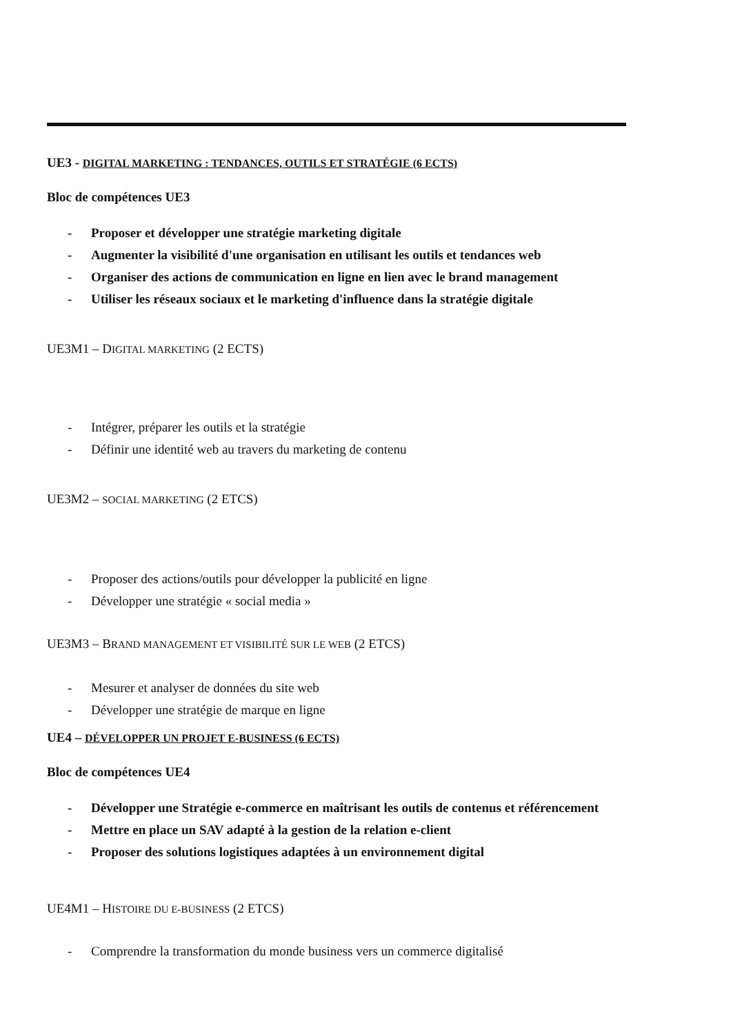UE3 - DIGITAL MARKETING : TENDANCES, OUTILS ET STRATÉGIE (6 ECTS)
Bloc de compétences UE3
- Proposer et développer une stratégie marketing digitale
- Augmenter la visibilité d'une organisation en utilisant les outils et tendances web
- Organiser des actions de communication en ligne en lien avec le brand management
- Utiliser les réseaux sociaux et le marketing d'influence dans la stratégie digitale
UE3M1 – DIGITAL MARKETING (2 ECTS)
- Intégrer, préparer les outils et la stratégie
- Définir une identité web au travers du marketing de contenu
UE3M2 – SOCIAL MARKETING (2 ETCS)
- Proposer des actions/outils pour développer la publicité en ligne
- Développer une stratégie « social media »
UE3M3 – BRAND MANAGEMENT ET VISIBILITÉ SUR LE WEB (2 ETCS)
- Mesurer et analyser de données du site web
- Développer une stratégie de marque en ligne
UE4 – DÉVELOPPER UN PROJET E-BUSINESS (6 ECTS)
Bloc de compétences UE4
- Développer une Stratégie e-commerce en maîtrisant les outils de contenus et référencement
- Mettre en place un SAV adapté à la gestion de la relation e-client
- Proposer des solutions logistiques adaptées à un environnement digital
UE4M1 – HISTOIRE DU E-BUSINESS (2 ETCS)
- Comprendre la transformation du monde business vers un commerce digitalisé